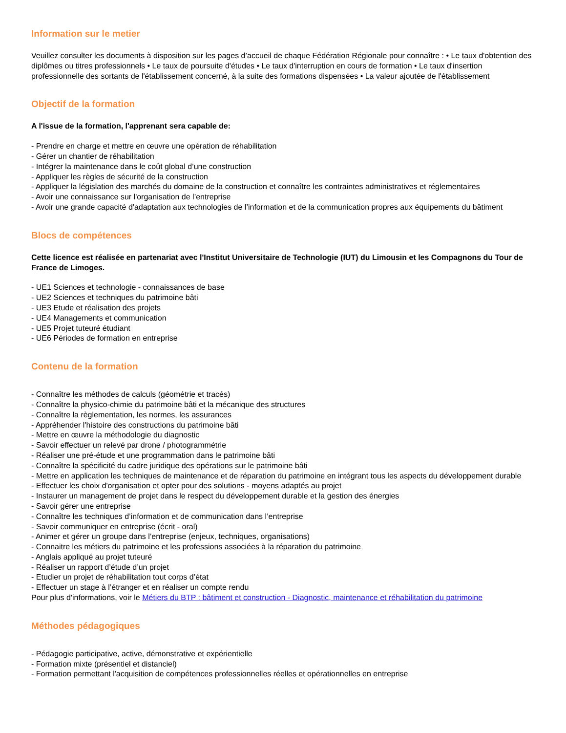Information sur le metier
Veuillez consulter les documents à disposition sur les pages d’accueil de chaque Fédération Régionale pour connaître : • Le taux d'obtention des diplômes ou titres professionnels • Le taux de poursuite d'études • Le taux d'interruption en cours de formation • Le taux d'insertion professionnelle des sortants de l'établissement concerné, à la suite des formations dispensées • La valeur ajoutée de l'établissement
Objectif de la formation
A l'issue de la formation, l'apprenant sera capable de:
- Prendre en charge et mettre en œuvre une opération de réhabilitation
- Gérer un chantier de réhabilitation
- Intégrer la maintenance dans le coût global d’une construction
- Appliquer les règles de sécurité de la construction
- Appliquer la législation des marchés du domaine de la construction et connaître les contraintes administratives et réglementaires
- Avoir une connaissance sur l'organisation de l’entreprise
- Avoir une grande capacité d'adaptation aux technologies de l’information et de la communication propres aux équipements du bâtiment
Blocs de compétences
Cette licence est réalisée en partenariat avec l'Institut Universitaire de Technologie (IUT) du Limousin et les Compagnons du Tour de France de Limoges.
- UE1 Sciences et technologie - connaissances de base
- UE2 Sciences et techniques du patrimoine bâti
- UE3 Etude et réalisation des projets
- UE4 Managements et communication
- UE5 Projet tuteuré étudiant
- UE6 Périodes de formation en entreprise
Contenu de la formation
- Connaître les méthodes de calculs (géométrie et tracés)
- Connaître la physico-chimie du patrimoine bâti et la mécanique des structures
- Connaître la règlementation, les normes, les assurances
- Appréhender l'histoire des constructions du patrimoine bâti
- Mettre en œuvre la méthodologie du diagnostic
- Savoir effectuer un relevé par drone / photogrammétrie
- Réaliser une pré-étude et une programmation dans le patrimoine bâti
- Connaître la spécificité du cadre juridique des opérations sur le patrimoine bâti
- Mettre en application les techniques de maintenance et de réparation du patrimoine en intégrant tous les aspects du développement durable
- Effectuer les choix d'organisation et opter pour des solutions - moyens adaptés au projet
- Instaurer un management de projet dans le respect du développement durable et la gestion des énergies
- Savoir gérer une entreprise
- Connaître les techniques d’information et de communication dans l’entreprise
- Savoir communiquer en entreprise (écrit - oral)
- Animer et gérer un groupe dans l’entreprise (enjeux, techniques, organisations)
- Connaitre les métiers du patrimoine et les professions associées à la réparation du patrimoine
- Anglais appliqué au projet tuteuré
- Réaliser un rapport d’étude d’un projet
- Etudier un projet de réhabilitation tout corps d’état
- Effectuer un stage à l’étranger et en réaliser un compte rendu
Pour plus d'informations, voir le Métiers du BTP : bâtiment et construction - Diagnostic, maintenance et réhabilitation du patrimoine
Méthodes pédagogiques
- Pédagogie participative, active, démonstrative et expérientielle
- Formation mixte (présentiel et distanciel)
- Formation permettant l'acquisition de compétences professionnelles réelles et opérationnelles en entreprise